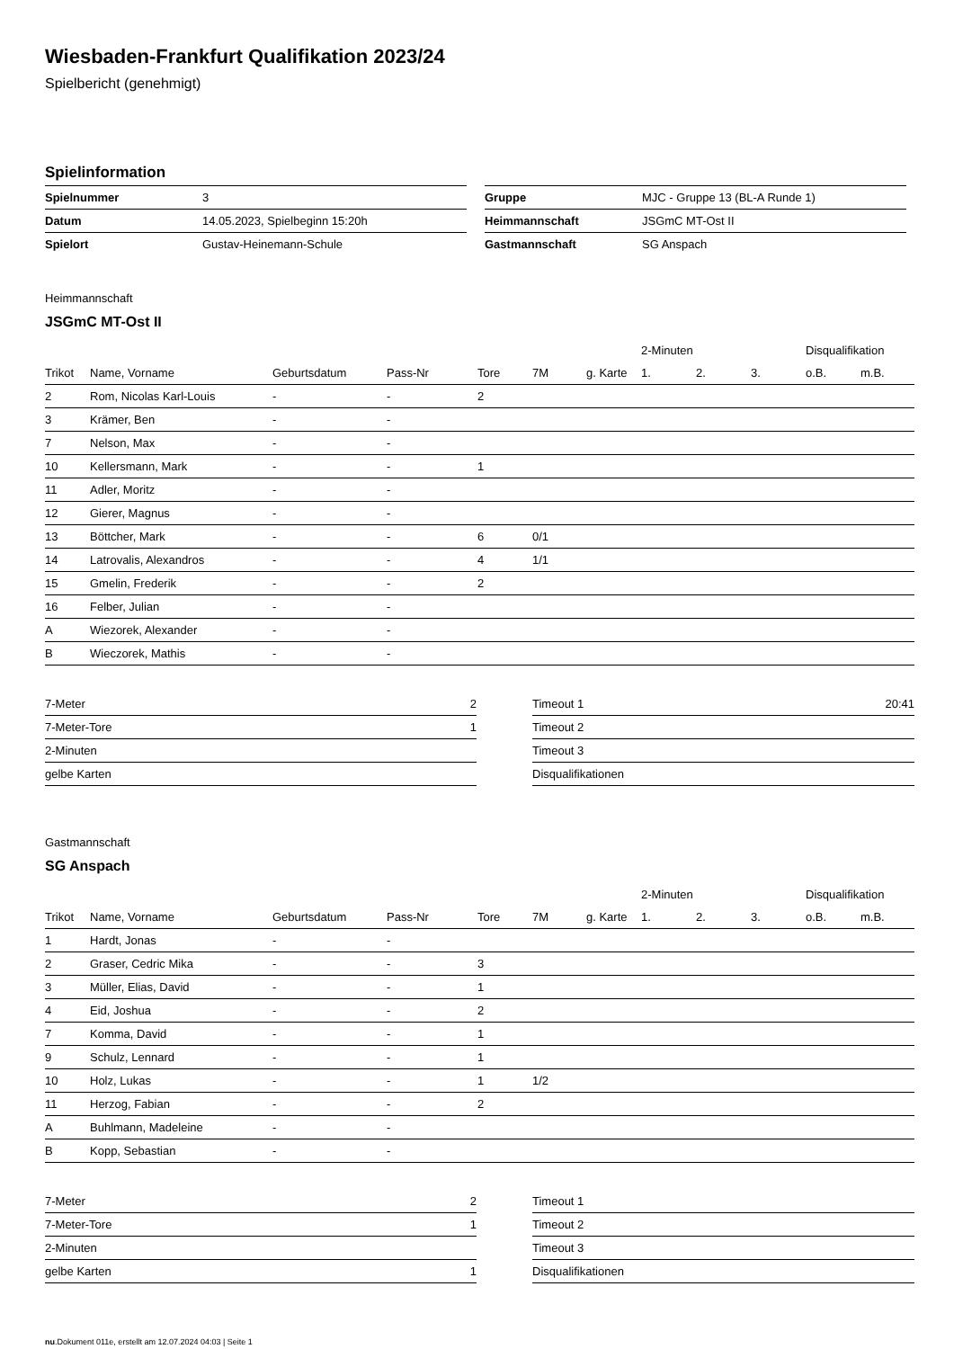Wiesbaden-Frankfurt Qualifikation 2023/24
Spielbericht (genehmigt)
Spielinformation
| Spielnummer | 3 |
| Datum | 14.05.2023, Spielbeginn 15:20h |
| Spielort | Gustav-Heinemann-Schule |
| Gruppe | MJC - Gruppe 13 (BL-A Runde 1) |
| Heimmannschaft | JSGmC MT-Ost II |
| Gastmannschaft | SG Anspach |
Heimmannschaft
JSGmC MT-Ost II
| | | | | | | | 2-Minuten | | | Disqualifikation | |
| Trikot | Name, Vorname | Geburtsdatum | Pass-Nr | Tore | 7M | g. Karte | 1. | 2. | 3. | o.B. | m.B. |
| 2 | Rom, Nicolas Karl-Louis | - | - | 2 | | | | | | | |
| 3 | Krämer, Ben | - | - | | | | | | | | |
| 7 | Nelson, Max | - | - | | | | | | | | |
| 10 | Kellersmann, Mark | - | - | 1 | | | | | | | |
| 11 | Adler, Moritz | - | - | | | | | | | | |
| 12 | Gierer, Magnus | - | - | | | | | | | | |
| 13 | Böttcher, Mark | - | - | 6 | 0/1 | | | | | | |
| 14 | Latrovalis, Alexandros | - | - | 4 | 1/1 | | | | | | |
| 15 | Gmelin, Frederik | - | - | 2 | | | | | | | |
| 16 | Felber, Julian | - | - | | | | | | | | |
| A | Wiezorek, Alexander | - | - | | | | | | | | |
| B | Wieczorek, Mathis | - | - | | | | | | | | |
| 7-Meter | 2 |
| 7-Meter-Tore | 1 |
| 2-Minuten | |
| gelbe Karten | |
| Timeout 1 | 20:41 |
| Timeout 2 | |
| Timeout 3 | |
| Disqualifikationen | |
Gastmannschaft
SG Anspach
| | | | | | | | 2-Minuten | | | Disqualifikation | |
| Trikot | Name, Vorname | Geburtsdatum | Pass-Nr | Tore | 7M | g. Karte | 1. | 2. | 3. | o.B. | m.B. |
| 1 | Hardt, Jonas | - | - | | | | | | | | |
| 2 | Graser, Cedric Mika | - | - | 3 | | | | | | | |
| 3 | Müller, Elias, David | - | - | 1 | | | | | | | |
| 4 | Eid, Joshua | - | - | 2 | | | | | | | |
| 7 | Komma, David | - | - | 1 | | | | | | | |
| 9 | Schulz, Lennard | - | - | 1 | | | | | | | |
| 10 | Holz, Lukas | - | - | 1 | 1/2 | | | | | | |
| 11 | Herzog, Fabian | - | - | 2 | | | | | | | |
| A | Buhlmann, Madeleine | - | - | | | | | | | | |
| B | Kopp, Sebastian | - | - | | | | | | | | |
| 7-Meter | 2 |
| 7-Meter-Tore | 1 |
| 2-Minuten | |
| gelbe Karten | 1 |
| Timeout 1 | |
| Timeout 2 | |
| Timeout 3 | |
| Disqualifikationen | |
nu.Dokument 011e, erstellt am 12.07.2024 04:03 | Seite 1